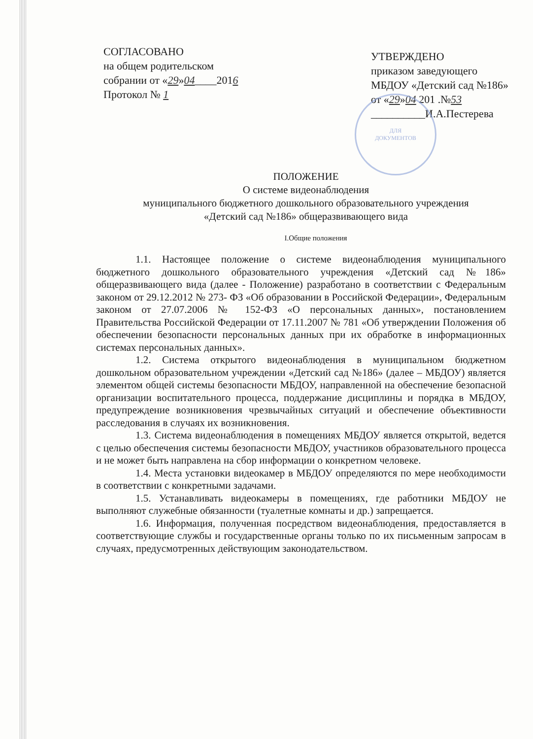ДЛЯ
ДОКУМЕНТОВ
СОГЛАСОВАНО
на общем родительском
собрании от «29»04____2016
Протокол № 1
УТВЕРЖДЕНО
приказом заведующего
МБДОУ «Детский сад №186»
от «29»04 201 .№53
__________И.А.Пестерева
ПОЛОЖЕНИЕ
О системе видеонаблюдения
муниципального бюджетного дошкольного образовательного учреждения
«Детский сад №186» общеразвивающего вида
I.Общие положения
1.1. Настоящее положение о системе видеонаблюдения муниципального бюджетного дошкольного образовательного учреждения «Детский сад №186» общеразвивающего вида (далее - Положение) разработано в соответствии с Федеральным законом от 29.12.2012 № 273- ФЗ «Об образовании в Российской Федерации», Федеральным законом от 27.07.2006 № 152-ФЗ «О персональных данных», постановлением Правительства Российской Федерации от 17.11.2007 № 781 «Об утверждении Положения об обеспечении безопасности персональных данных при их обработке в информационных системах персональных данных».
1.2. Система открытого видеонаблюдения в муниципальном бюджетном дошкольном образовательном учреждении «Детский сад №186» (далее – МБДОУ) является элементом общей системы безопасности МБДОУ, направленной на обеспечение безопасной организации воспитательного процесса, поддержание дисциплины и порядка в МБДОУ, предупреждение возникновения чрезвычайных ситуаций и обеспечение объективности расследования в случаях их возникновения.
1.3. Система видеонаблюдения в помещениях МБДОУ является открытой, ведется с целью обеспечения системы безопасности МБДОУ, участников образовательного процесса и не может быть направлена на сбор информации о конкретном человеке.
1.4. Места установки видеокамер в МБДОУ определяются по мере необходимости в соответствии с конкретными задачами.
1.5. Устанавливать видеокамеры в помещениях, где работники МБДОУ не выполняют служебные обязанности (туалетные комнаты и др.) запрещается.
1.6. Информация, полученная посредством видеонаблюдения, предоставляется в соответствующие службы и государственные органы только по их письменным запросам в случаях, предусмотренных действующим законодательством.